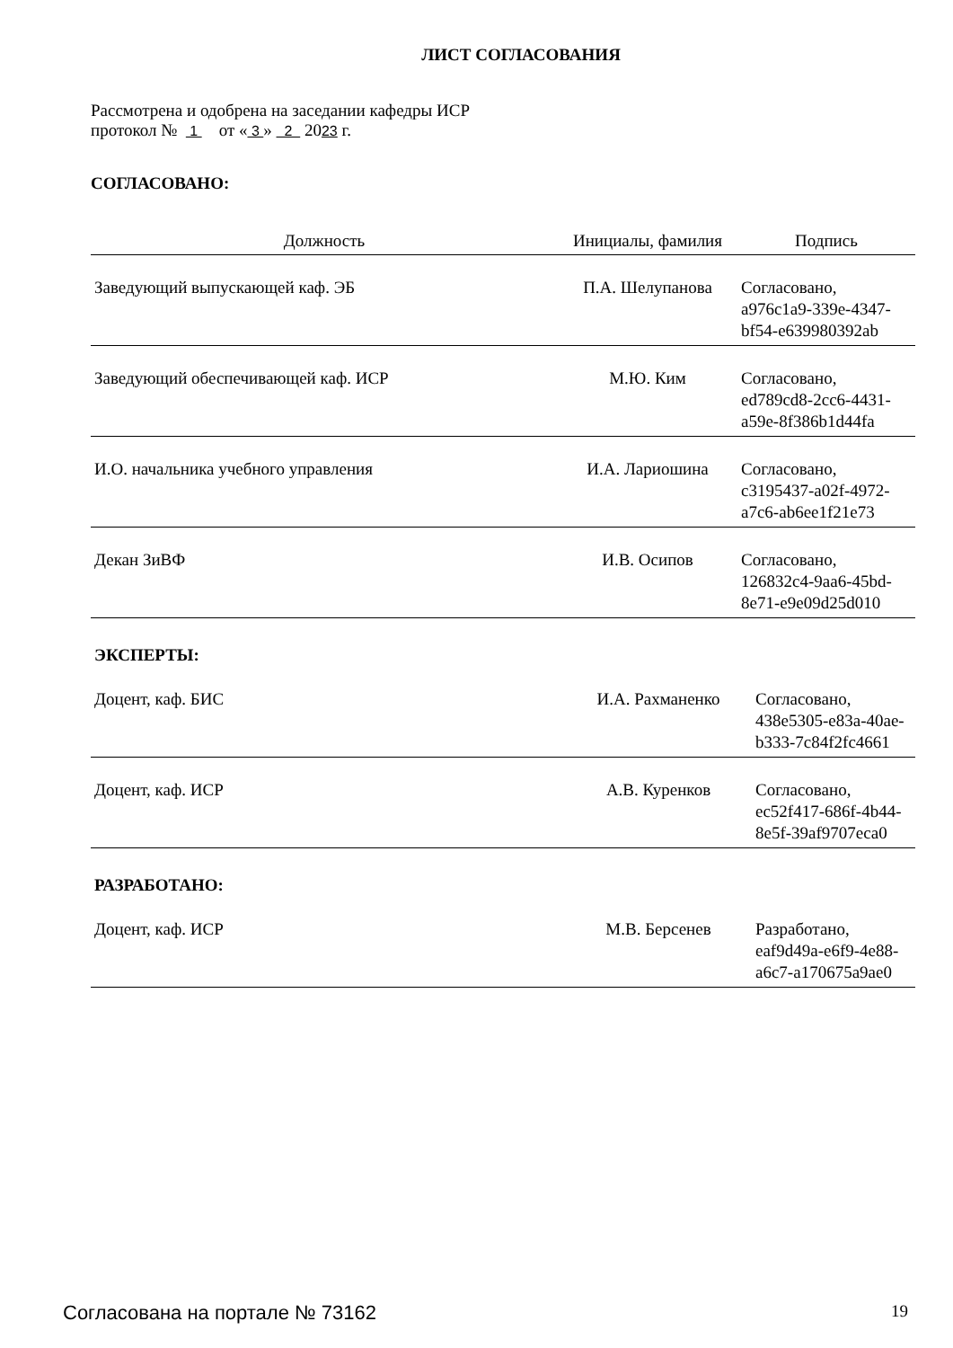ЛИСТ СОГЛАСОВАНИЯ
Рассмотрена и одобрена на заседании кафедры ИСР
протокол № 1 от « 3 » 2 2023 г.
СОГЛАСОВАНО:
| Должность | Инициалы, фамилия | Подпись |
| --- | --- | --- |
| Заведующий выпускающей каф. ЭБ | П.А. Шелупанова | Согласовано, a976c1a9-339e-4347- bf54-e639980392ab |
| Заведующий обеспечивающей каф. ИСР | М.Ю. Ким | Согласовано, ed789cd8-2cc6-4431- a59e-8f386b1d44fa |
| И.О. начальника учебного управления | И.А. Лариошина | Согласовано, c3195437-a02f-4972- a7c6-ab6ee1f21e73 |
| Декан ЗиВФ | И.В. Осипов | Согласовано, 126832c4-9aa6-45bd- 8e71-e9e09d25d010 |
ЭКСПЕРТЫ:
| Доцент, каф. БИС | И.А. Рахманенко | Согласовано, 438e5305-e83a-40ae- b333-7c84f2fc4661 |
| Доцент, каф. ИСР | А.В. Куренков | Согласовано, ec52f417-686f-4b44- 8e5f-39af9707eca0 |
РАЗРАБОТАНО:
| Доцент, каф. ИСР | М.В. Берсенев | Разработано, eaf9d49a-e6f9-4e88- a6c7-a170675a9ae0 |
Согласована на портале № 73162 19